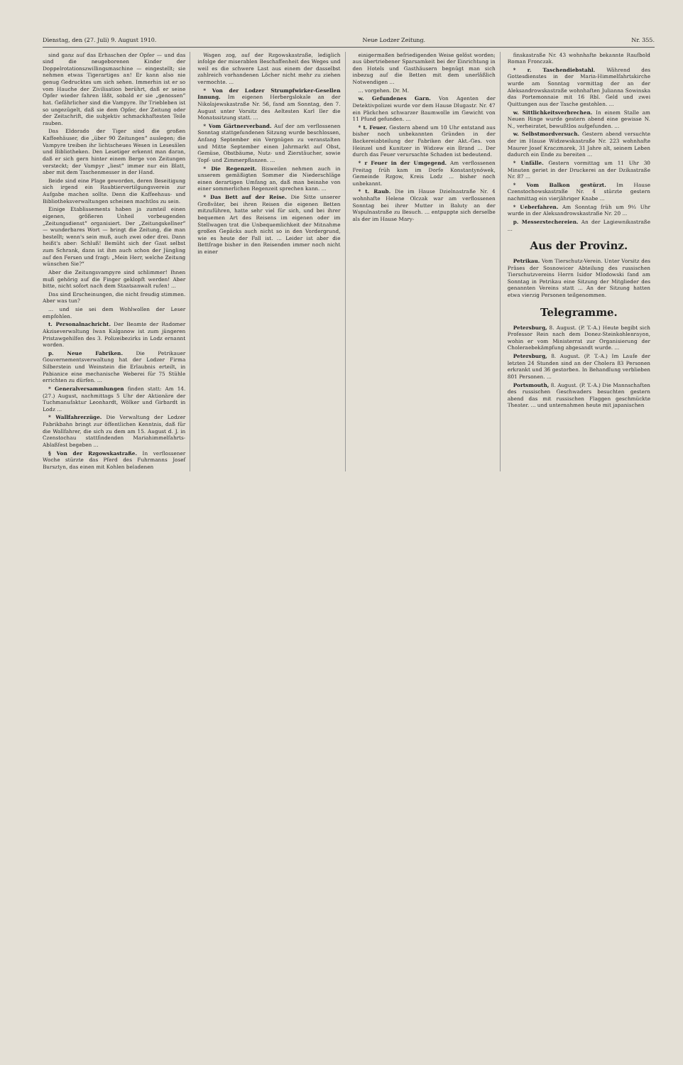Dienstag, den (27. Juli) 9. August 1910. Neue Lodzer Zeitung. Nr. 355.
sind ganz auf das Erhaschen der Opfer — und das sind die neugeborenen Kinder der Doppelrotationszwillingsmaschine — eingestellt; sie nehmen etwas Tigerartiges an! Er kann also nie genug Gedrucktes um sich sehen. Immerhin ist er so vom Hauche der Zivilisation berührt, daß er seine Opfer wieder fahren läßt, sobald er sie „genossen“ hat. Gefährlicher sind die Vampyre. Ihr Triebleben ist so ungezügelt, daß sie dem Opfer, der Zeitung oder der Zeitschrift, die subjektiv schmackhaftesten Teile rauben.
Das Eldorado der Tiger sind die großen Kaffeehäuser, die „über 90 Zeitungen“ auslegen; die Vampyre treiben ihr lichtscheues Wesen in Lesesälen und Bibliotheken. Den Lesetiger erkennt man daran, daß er sich gern hinter einem Berge von Zeitungen versteckt; der Vampyr „liest“ immer nur ein Blatt, aber mit dem Taschenmesser in der Hand.
Beide sind eine Plage geworden, deren Beseitigung sich irgend ein Raubtiervertilgungsverein zur Aufgabe machen sollte. Denn die Kaffeehaus- und Bibliotheksverwaltungen scheinen machtlos zu sein.
Einige Etablissements haben ja zumteil einen eigenen, größeren Unheil vorbeugenden „Zeitungsdienst“ organisiert. Der „Zeitungskellner“ — wunderbares Wort — bringt die Zeitung, die man bestellt; wenn's sein muß, auch zwei oder drei. Dann heißt's aber: Schluß! Bemüht sich der Gast selbst zum Schrank, dann ist ihm auch schon der Jüngling auf den Fersen und fragt: „Mein Herr, welche Zeitung wünschen Sie?“
Aber die Zeitungsvampyre sind schlimmer! Ihnen muß gehörig auf die Finger geklopft werden! Aber bitte, nicht sofort nach dem Staatsanwalt rufen! ...
Das sind Erscheinungen, die nicht freudig stimmen. Aber was tun?
... und sie sei dem Wohlwollen der Leser empfohlen.
t. Personalnachricht. Der Beamte der Radomer Akziseverwaltung Iwan Kalganow ist zum jüngeren Pristawgehilfen des 3. Polizeibezirks in Lodz ernannt worden.
p. Neue Fabriken. Die Petrikauer Gouvernementsverwaltung hat der Lodzer Firma Silberstein und Weinstein die Erlaubnis erteilt, in Pabianice eine mechanische Weberei für 75 Stühle errichten zu dürfen. ...
* Generalversammlungen finden statt: Am 14. (27.) August, nachmittags 5 Uhr der Aktionäre der Tuchmanufaktur Leonhardt, Wölker und Girbardt in Lodz ...
* Wallfahrerzüge. Die Verwaltung der Lodzer Fabrikbahn bringt zur öffentlichen Kenntnis, daß für die Wallfahrer, die sich zu dem am 15. August d. J. in Czenstochau stattfindenden Mariahimmelfahrts-Ablaßfest begeben ...
§ Von der Rzgowskastraße. In verflossener Woche stürzte das Pferd des Fuhrmanns Josef Bursztyn, das einen mit Kohlen beladenen
Wagen zog, auf der Rzgowskastraße, lediglich infolge der miserablen Beschaffenheit des Weges und weil es die schwere Last aus einem der dasselbst zahlreich vorhandenen Löcher nicht mehr zu ziehen vermochte. ...
* Von der Lodzer Strumpfwirker-Gesellen Innung. Im eigenen Herbergslokale an der Nikolajewskastraße Nr. 56, fand am Sonntag, den 7. August unter Vorsitz des Aeltesten Karl Iler die Monatssitzung statt. ...
* Vom Gärtnerverband. Auf der am verflossenen Sonntag stattgefundenen Sitzung wurde beschlossen, Anfang September ein Vergnügen zu veranstalten und Mitte September einen Jahrmarkt auf Obst, Gemüse, Obstbäume, Nutz- und Zierstäucher, sowie Topf- und Zimmerpflanzen. ...
* Die Regenzeit. Bisweilen nehmen auch in unserem gemäßigten Sommer die Niederschläge einen derartigen Umfang an, daß man beinahe von einer sommerlichen Regenzeit sprechen kann. ...
* Das Bett auf der Reise. Die Sitte unserer Großväter, bei ihren Reisen die eigenen Betten mitzuführen, hatte sehr viel für sich, und bei ihrer bequemen Art des Reisens im eigenen oder im Stellwagen trat die Unbequemlichkeit der Mitnahme großen Gepäcks auch nicht so in den Vordergrund, wie es heute der Fall ist. ... Leider ist aber die Bettfrage bisher in den Reisenden immer noch nicht in einer
einigermaßen befriedigenden Weise gelöst worden; aus übertriebener Sparsamkeit bei der Einrichtung in den Hotels und Gasthäusern begnügt man sich inbezug auf die Betten mit dem unerläßlich Notwendigen ...
... vorgehen. Dr. M.
w. Gefundenes Garn. Von Agenten der Detektivpolizei wurde vor dem Hause Dlugastr. Nr. 47 ein Päckchen schwarzer Baumwolle im Gewicht von 11 Pfund gefunden. ...
* t. Feuer. Gestern abend um 10 Uhr entstand aus bisher noch unbekannten Gründen in der Backereiabteilung der Fabriken der Akt.-Ges. von Heinzel und Kunitzer in Widzew ein Brand ... Der durch das Feuer verursachte Schaden ist bedeutend.
* r Feuer in der Umgegend. Am verflossenen Freitag früh kam im Dorfe Konstantynówek, Gemeinde Rzgow, Kreis Lodz ... bisher noch unbekannt.
* t. Raub. Die im Hause Dzielnastraße Nr. 4 wohnhafte Helene Olczak war am verflossenen Sonntag bei ihrer Mutter in Baluty an der Wspulnastraße zu Besuch. ... entpuppte sich derselbe als der im Hause Mary-
finskastraße Nr. 43 wohnhafte bekannte Raufbold Roman Fronczak.
* r. Taschendiebstahl. Während des Gottesdienstes in der Maria-Himmelfahrtskirche wurde am Sonntag vormittag der an der Aleksandrowskastraße wohnhaften Julianna Sowinska das Portemonnaie mit 16 Rbl. Geld und zwei Quittungen aus der Tasche gestohlen. ...
w. Sittlichkeitsverbrechen. In einem Stalle am Neuen Ringe wurde gestern abend eine gewisse N. N., verheiratet, bewußtlos aufgefunden. ...
w. Selbstmordversuch. Gestern abend versuchte der im Hause Widzewskastraße Nr. 223 wohnhafte Maurer Josef Kraczmarek, 31 Jahre alt, seinem Leben dadurch ein Ende zu bereiten ...
* Unfälle. Gestern vormittag um 11 Uhr 30 Minuten geriet in der Druckerei an der Dzikastraße Nr. 87 ...
* Vom Balkon gestürzt. Im Hause Czenstochowskastraße Nr. 4 stürzte gestern nachmittag ein vierjähriger Knabe ...
* Ueberfahren. Am Sonntag früh um 9½ Uhr wurde in der Aleksandrowskastraße Nr. 20 ...
p. Messerstechereien. An der Lagiewnikastraße ...
Aus der Provinz.
Petrikau. Vom Tierschutz-Verein. Unter Vorsitz des Präses der Sosnowicer Abteilung des russischen Tierschutzvereins Herrn Isidor Mlodowski fand am Sonntag in Petrikau eine Sitzung der Mitglieder des genannten Vereins statt ... An der Sitzung hatten etwa vierzig Personen teilgenommen.
Telegramme.
Petersburg, 8. August. (P. T.-A.) Heute begibt sich Professor Rein nach dem Donez-Steinkohlenrayon, wohin er vom Ministerrat zur Organisierung der Choleraebekämpfung abgesandt wurde. ...
Petersburg, 8. August. (P. T.-A.) Im Laufe der letzten 24 Stunden sind an der Cholera 83 Personen erkrankt und 36 gestorben. In Behandlung verblieben 801 Personen. ...
Portsmouth, 8. August. (P. T.-A.) Die Mannschaften des russischen Geschwaders besuchten gestern abend das mit russischen Flaggen geschmückte Theater. ... und unternahmen heute mit japanischen